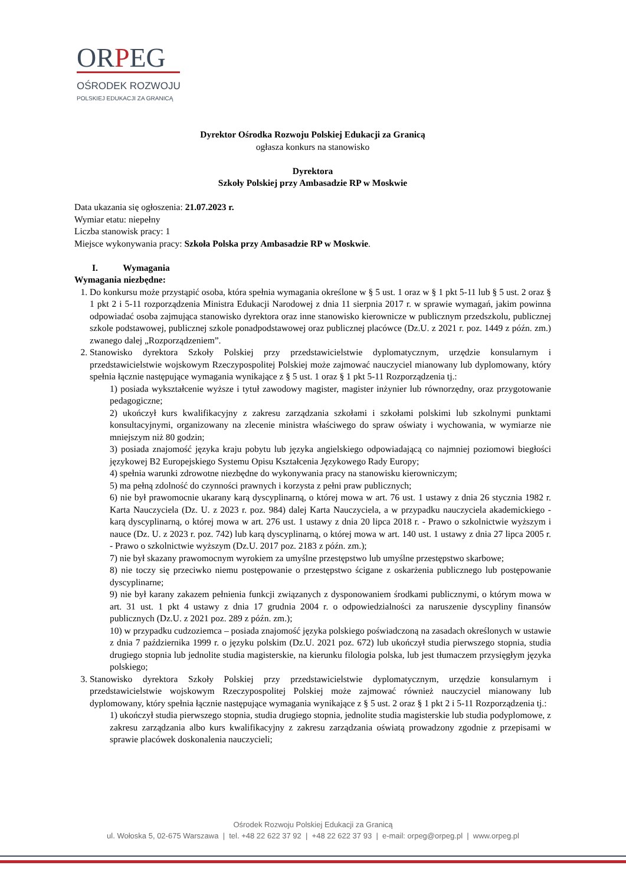ORPEG
OŚRODEK ROZWOJU
POLSKIEJ EDUKACJI ZA GRANICĄ
Dyrektor Ośrodka Rozwoju Polskiej Edukacji za Granicą
ogłasza konkurs na stanowisko
Dyrektora
Szkoły Polskiej przy Ambasadzie RP w Moskwie
Data ukazania się ogłoszenia: 21.07.2023 r.
Wymiar etatu: niepełny
Liczba stanowisk pracy: 1
Miejsce wykonywania pracy: Szkoła Polska przy Ambasadzie RP w Moskwie.
I. Wymagania
Wymagania niezbędne:
1. Do konkursu może przystąpić osoba, która spełnia wymagania określone w § 5 ust. 1 oraz w § 1 pkt 5-11 lub § 5 ust. 2 oraz § 1 pkt 2 i 5-11 rozporządzenia Ministra Edukacji Narodowej z dnia 11 sierpnia 2017 r. w sprawie wymagań, jakim powinna odpowiadać osoba zajmująca stanowisko dyrektora oraz inne stanowisko kierownicze w publicznym przedszkolu, publicznej szkole podstawowej, publicznej szkole ponadpodstawowej oraz publicznej placówce (Dz.U. z 2021 r. poz. 1449 z późn. zm.) zwanego dalej „Rozporządzeniem”.
2. Stanowisko dyrektora Szkoły Polskiej przy przedstawicielstwie dyplomatycznym, urzędzie konsularnym i przedstawicielstwie wojskowym Rzeczypospolitej Polskiej może zajmować nauczyciel mianowany lub dyplomowany, który spełnia łącznie następujące wymagania wynikające z § 5 ust. 1 oraz § 1 pkt 5-11 Rozporządzenia tj.:
1) posiada wykształcenie wyższe i tytuł zawodowy magister, magister inżynier lub równorzędny, oraz przygotowanie pedagogiczne;
2) ukończył kurs kwalifikacyjny z zakresu zarządzania szkołami i szkołami polskimi lub szkolnymi punktami konsultacyjnymi, organizowany na zlecenie ministra właściwego do spraw oświaty i wychowania, w wymiarze nie mniejszym niż 80 godzin;
3) posiada znajomość języka kraju pobytu lub języka angielskiego odpowiadającą co najmniej poziomowi biegłości językowej B2 Europejskiego Systemu Opisu Kształcenia Językowego Rady Europy;
4) spełnia warunki zdrowotne niezbędne do wykonywania pracy na stanowisku kierowniczym;
5) ma pełną zdolność do czynności prawnych i korzysta z pełni praw publicznych;
6) nie był prawomocnie ukarany karą dyscyplinarną, o której mowa w art. 76 ust. 1 ustawy z dnia 26 stycznia 1982 r. Karta Nauczyciela (Dz. U. z 2023 r. poz. 984) dalej Karta Nauczyciela, a w przypadku nauczyciela akademickiego - karą dyscyplinarną, o której mowa w art. 276 ust. 1 ustawy z dnia 20 lipca 2018 r. - Prawo o szkolnictwie wyższym i nauce (Dz. U. z 2023 r. poz. 742) lub karą dyscyplinarną, o której mowa w art. 140 ust. 1 ustawy z dnia 27 lipca 2005 r. - Prawo o szkolnictwie wyższym (Dz.U. 2017 poz. 2183 z późn. zm.);
7) nie był skazany prawomocnym wyrokiem za umyślne przestępstwo lub umyślne przestępstwo skarbowe;
8) nie toczy się przeciwko niemu postępowanie o przestępstwo ścigane z oskarżenia publicznego lub postępowanie dyscyplinarne;
9) nie był karany zakazem pełnienia funkcji związanych z dysponowaniem środkami publicznymi, o którym mowa w art. 31 ust. 1 pkt 4 ustawy z dnia 17 grudnia 2004 r. o odpowiedzialności za naruszenie dyscypliny finansów publicznych (Dz.U. z 2021 poz. 289 z późn. zm.);
10) w przypadku cudzoziemca – posiada znajomość języka polskiego poświadczoną na zasadach określonych w ustawie z dnia 7 października 1999 r. o języku polskim (Dz.U. 2021 poz. 672) lub ukończył studia pierwszego stopnia, studia drugiego stopnia lub jednolite studia magisterskie, na kierunku filologia polska, lub jest tłumaczem przysięgłym języka polskiego;
3. Stanowisko dyrektora Szkoły Polskiej przy przedstawicielstwie dyplomatycznym, urzędzie konsularnym i przedstawicielstwie wojskowym Rzeczypospolitej Polskiej może zajmować również nauczyciel mianowany lub dyplomowany, który spełnia łącznie następujące wymagania wynikające z § 5 ust. 2 oraz § 1 pkt 2 i 5-11 Rozporządzenia tj.:
1) ukończył studia pierwszego stopnia, studia drugiego stopnia, jednolite studia magisterskie lub studia podyplomowe, z zakresu zarządzania albo kurs kwalifikacyjny z zakresu zarządzania oświatą prowadzony zgodnie z przepisami w sprawie placówek doskonalenia nauczycieli;
Ośrodek Rozwoju Polskiej Edukacji za Granicą
ul. Wołoska 5, 02-675 Warszawa | tel. +48 22 622 37 92 | +48 22 622 37 93 | e-mail: orpeg@orpeg.pl | www.orpeg.pl